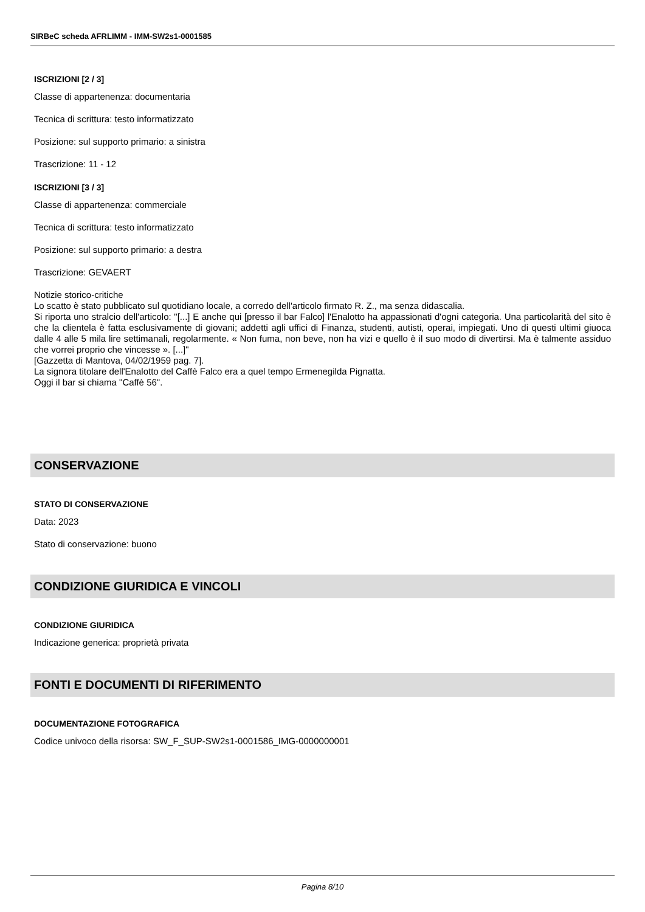SIRBeC scheda AFRLIMM - IMM-SW2s1-0001585
ISCRIZIONI [2 / 3]
Classe di appartenenza: documentaria
Tecnica di scrittura: testo informatizzato
Posizione: sul supporto primario: a sinistra
Trascrizione: 11 - 12
ISCRIZIONI [3 / 3]
Classe di appartenenza: commerciale
Tecnica di scrittura: testo informatizzato
Posizione: sul supporto primario: a destra
Trascrizione: GEVAERT
Notizie storico-critiche
Lo scatto è stato pubblicato sul quotidiano locale, a corredo dell'articolo firmato R. Z., ma senza didascalia.
Si riporta uno stralcio dell'articolo: "[...] E anche qui [presso il bar Falco] l'Enalotto ha appassionati d'ogni categoria. Una particolarità del sito è che la clientela è fatta esclusivamente di giovani; addetti agli uffici di Finanza, studenti, autisti, operai, impiegati. Uno di questi ultimi giuoca dalle 4 alle 5 mila lire settimanali, regolarmente. « Non fuma, non beve, non ha vizi e quello è il suo modo di divertirsi. Ma è talmente assiduo che vorrei proprio che vincesse ». [...]"
[Gazzetta di Mantova, 04/02/1959 pag. 7].
La signora titolare dell'Enalotto del Caffè Falco era a quel tempo Ermenegilda Pignatta.
Oggi il bar si chiama "Caffè 56".
CONSERVAZIONE
STATO DI CONSERVAZIONE
Data: 2023
Stato di conservazione: buono
CONDIZIONE GIURIDICA E VINCOLI
CONDIZIONE GIURIDICA
Indicazione generica: proprietà privata
FONTI E DOCUMENTI DI RIFERIMENTO
DOCUMENTAZIONE FOTOGRAFICA
Codice univoco della risorsa: SW_F_SUP-SW2s1-0001586_IMG-0000000001
Pagina 8/10